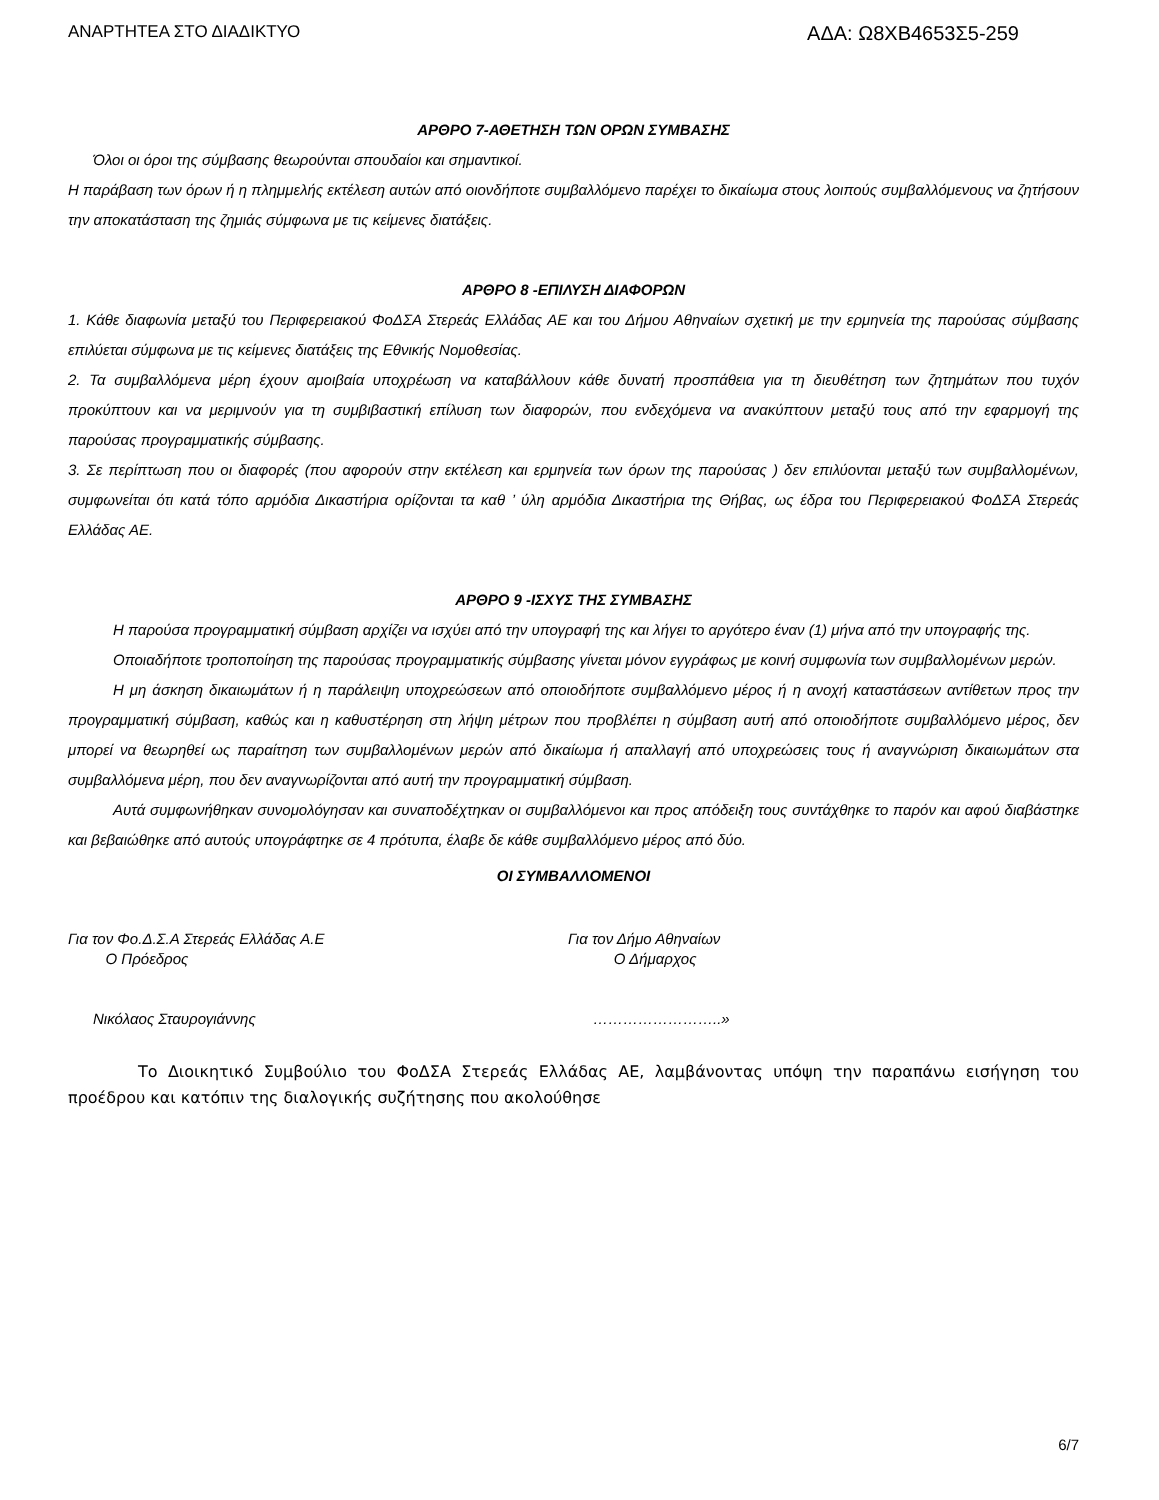ΑΝΑΡΤΗΤΕΑ ΣΤΟ ΔΙΑΔΙΚΤΥΟ ΑΔΑ: Ω8ΧΒ4653Σ5-259
ΑΡΘΡΟ 7-ΑΘΕΤΗΣΗ ΤΩΝ ΟΡΩΝ ΣΥΜΒΑΣΗΣ
Όλοι οι όροι της σύμβασης θεωρούνται σπουδαίοι και σημαντικοί.
Η παράβαση των όρων ή η πλημμελής εκτέλεση αυτών από οιονδήποτε συμβαλλόμενο παρέχει το δικαίωμα στους λοιπούς συμβαλλόμενους να ζητήσουν την αποκατάσταση της ζημιάς σύμφωνα με τις κείμενες διατάξεις.
ΑΡΘΡΟ 8 -ΕΠΙΛΥΣΗ ΔΙΑΦΟΡΩΝ
1. Κάθε διαφωνία μεταξύ του Περιφερειακού ΦοΔΣΑ Στερεάς Ελλάδας ΑΕ και του Δήμου Αθηναίων σχετική με την ερμηνεία της παρούσας σύμβασης επιλύεται σύμφωνα με τις κείμενες διατάξεις της Εθνικής Νομοθεσίας.
2. Τα συμβαλλόμενα μέρη έχουν αμοιβαία υποχρέωση να καταβάλλουν κάθε δυνατή προσπάθεια για τη διευθέτηση των ζητημάτων που τυχόν προκύπτουν και να μεριμνούν για τη συμβιβαστική επίλυση των διαφορών, που ενδεχόμενα να ανακύπτουν μεταξύ τους από την εφαρμογή της παρούσας προγραμματικής σύμβασης.
3. Σε περίπτωση που οι διαφορές (που αφορούν στην εκτέλεση και ερμηνεία των όρων της παρούσας ) δεν επιλύονται μεταξύ των συμβαλλομένων, συμφωνείται ότι κατά τόπο αρμόδια Δικαστήρια ορίζονται τα καθ ’ ύλη αρμόδια Δικαστήρια της Θήβας, ως έδρα του Περιφερειακού ΦοΔΣΑ Στερεάς Ελλάδας ΑΕ.
ΑΡΘΡΟ 9 -ΙΣΧΥΣ ΤΗΣ ΣΥΜΒΑΣΗΣ
Η παρούσα προγραμματική σύμβαση αρχίζει να ισχύει από την υπογραφή της και λήγει το αργότερο έναν (1) μήνα από την υπογραφής της.
Οποιαδήποτε τροποποίηση της παρούσας προγραμματικής σύμβασης γίνεται μόνον εγγράφως με κοινή συμφωνία των συμβαλλομένων μερών.
Η μη άσκηση δικαιωμάτων ή η παράλειψη υποχρεώσεων από οποιοδήποτε συμβαλλόμενο μέρος ή η ανοχή καταστάσεων αντίθετων προς την προγραμματική σύμβαση, καθώς και η καθυστέρηση στη λήψη μέτρων που προβλέπει η σύμβαση αυτή από οποιοδήποτε συμβαλλόμενο μέρος, δεν μπορεί να θεωρηθεί ως παραίτηση των συμβαλλομένων μερών από δικαίωμα ή απαλλαγή από υποχρεώσεις τους ή αναγνώριση δικαιωμάτων στα συμβαλλόμενα μέρη, που δεν αναγνωρίζονται από αυτή την προγραμματική σύμβαση.
Αυτά συμφωνήθηκαν συνομολόγησαν και συναποδέχτηκαν οι συμβαλλόμενοι και προς απόδειξη τους συντάχθηκε το παρόν και αφού διαβάστηκε και βεβαιώθηκε από αυτούς υπογράφτηκε σε 4 πρότυπα, έλαβε δε κάθε συμβαλλόμενο μέρος από δύο.
ΟΙ ΣΥΜΒΑΛΛΟΜΕΝΟΙ
Για τον Φο.Δ.Σ.Α Στερεάς Ελλάδας Α.Ε
Ο Πρόεδρος
Νικόλαος Σταυρογιάννης
Για τον Δήμο Αθηναίων
Ο Δήμαρχος
……………………..»
Το Διοικητικό Συμβούλιο του ΦοΔΣΑ Στερεάς Ελλάδας ΑΕ, λαμβάνοντας υπόψη την παραπάνω εισήγηση του προέδρου και κατόπιν της διαλογικής συζήτησης που ακολούθησε
6/7